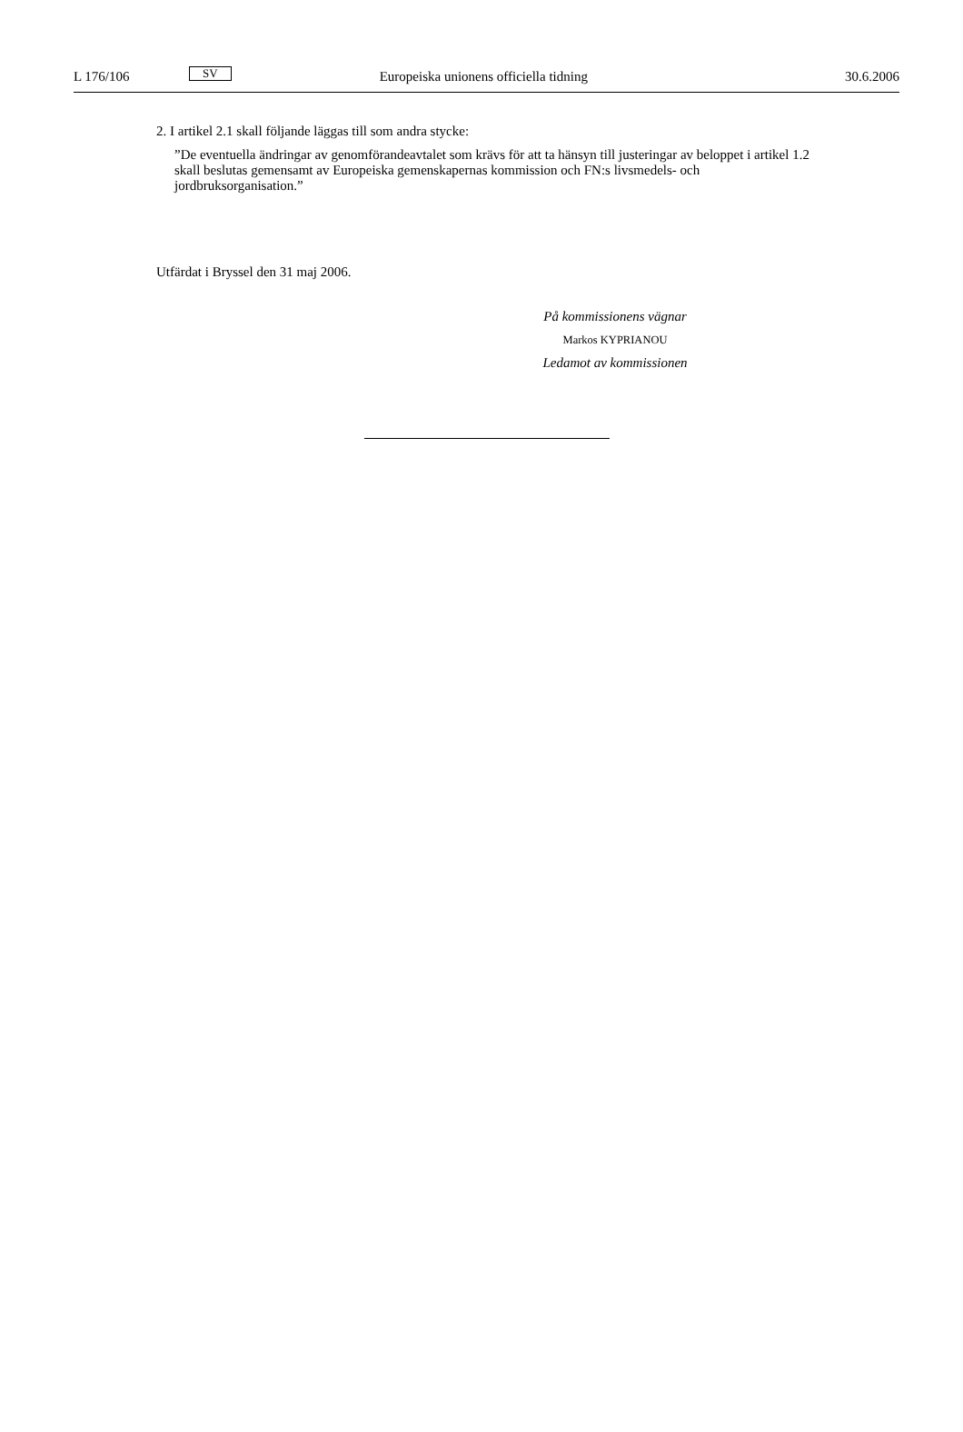L 176/106 SV Europeiska unionens officiella tidning 30.6.2006
2. I artikel 2.1 skall följande läggas till som andra stycke:
”De eventuella ändringar av genomförandeavtalet som krävs för att ta hänsyn till justeringar av beloppet i artikel 1.2 skall beslutas gemensamt av Europeiska gemenskapernas kommission och FN:s livsmedels- och jordbruksorganisation.”
Utfärdat i Bryssel den 31 maj 2006.
På kommissionens vägnar
Markos KYPRIANOU
Ledamot av kommissionen